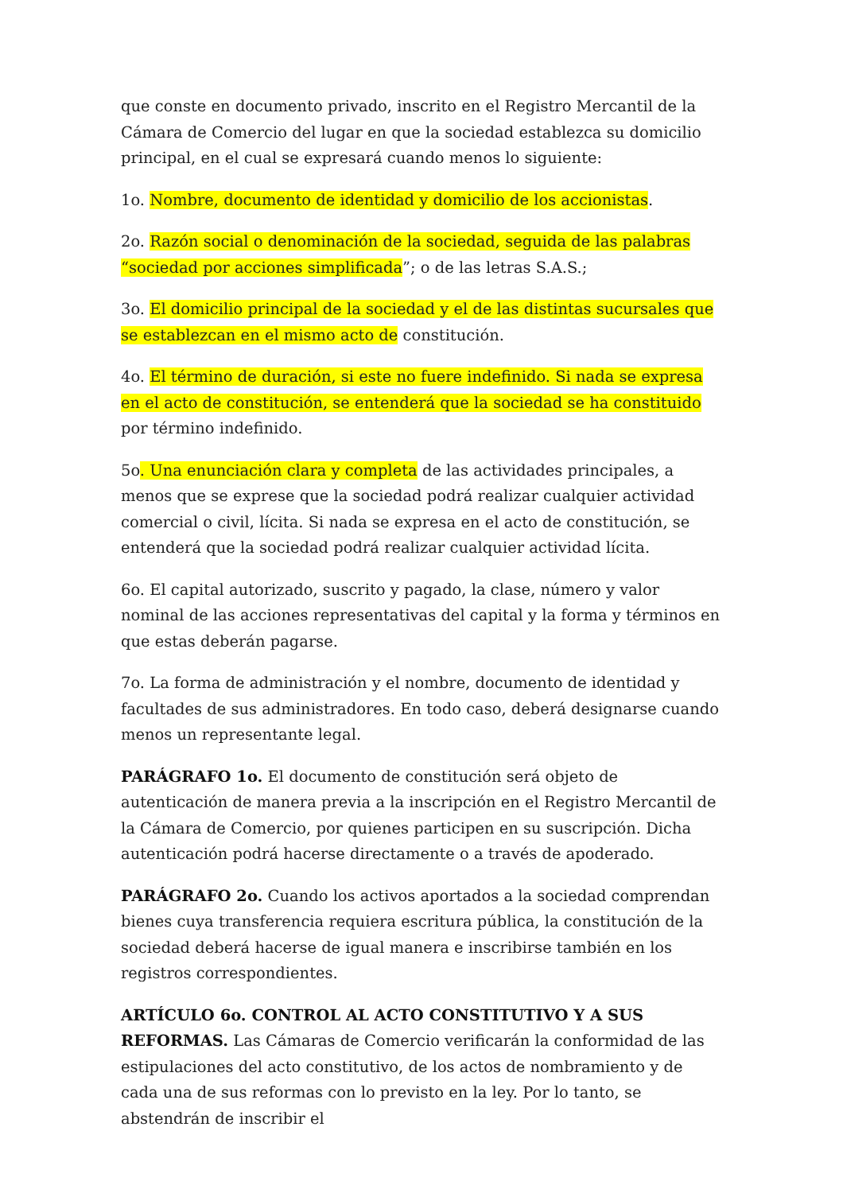que conste en documento privado, inscrito en el Registro Mercantil de la Cámara de Comercio del lugar en que la sociedad establezca su domicilio principal, en el cual se expresará cuando menos lo siguiente:
1o. Nombre, documento de identidad y domicilio de los accionistas.
2o. Razón social o denominación de la sociedad, seguida de las palabras “sociedad por acciones simplificada”; o de las letras S.A.S.;
3o. El domicilio principal de la sociedad y el de las distintas sucursales que se establezcan en el mismo acto de constitución.
4o. El término de duración, si este no fuere indefinido. Si nada se expresa en el acto de constitución, se entenderá que la sociedad se ha constituido por término indefinido.
5o. Una enunciación clara y completa de las actividades principales, a menos que se exprese que la sociedad podrá realizar cualquier actividad comercial o civil, lícita. Si nada se expresa en el acto de constitución, se entenderá que la sociedad podrá realizar cualquier actividad lícita.
6o. El capital autorizado, suscrito y pagado, la clase, número y valor nominal de las acciones representativas del capital y la forma y términos en que estas deberán pagarse.
7o. La forma de administración y el nombre, documento de identidad y facultades de sus administradores. En todo caso, deberá designarse cuando menos un representante legal.
PARÁGRAFO 1o. El documento de constitución será objeto de autenticación de manera previa a la inscripción en el Registro Mercantil de la Cámara de Comercio, por quienes participen en su suscripción. Dicha autenticación podrá hacerse directamente o a través de apoderado.
PARÁGRAFO 2o. Cuando los activos aportados a la sociedad comprendan bienes cuya transferencia requiera escritura pública, la constitución de la sociedad deberá hacerse de igual manera e inscribirse también en los registros correspondientes.
ARTÍCULO 6o. CONTROL AL ACTO CONSTITUTIVO Y A SUS REFORMAS. Las Cámaras de Comercio verificarán la conformidad de las estipulaciones del acto constitutivo, de los actos de nombramiento y de cada una de sus reformas con lo previsto en la ley. Por lo tanto, se abstendrán de inscribir el